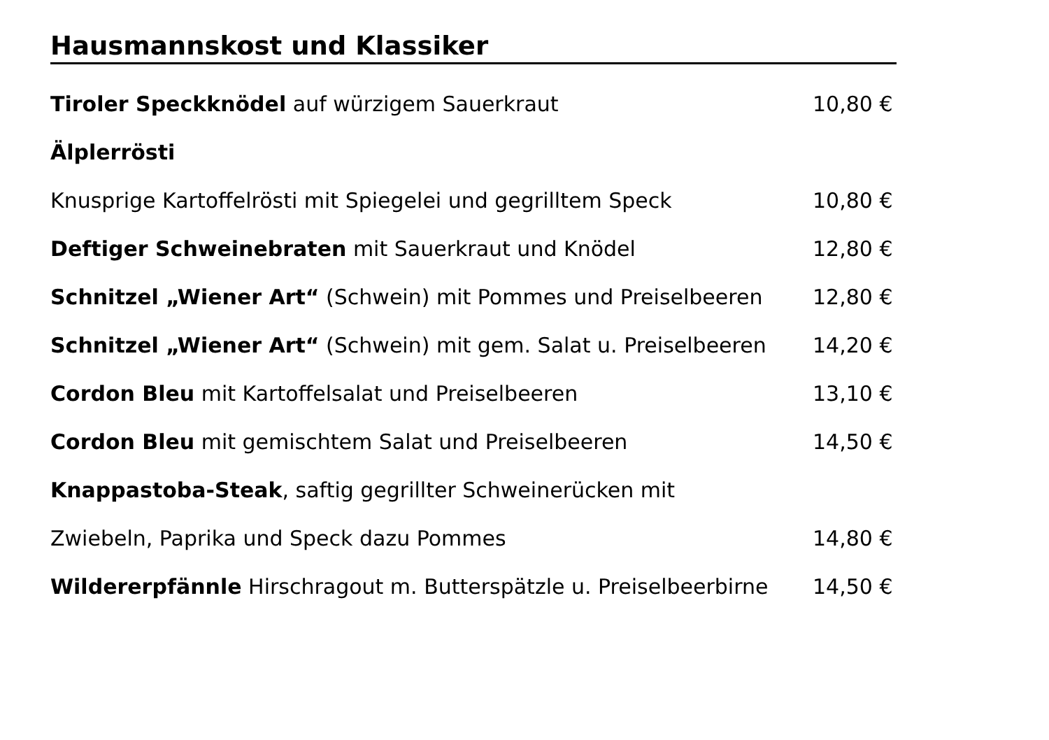Hausmannskost und Klassiker
Tiroler Speckknödel auf würzigem Sauerkraut 10,80 €
Älplerrösti
Knusprige Kartoffelrösti mit Spiegelei und gegrilltem Speck 10,80 €
Deftiger Schweinebraten mit Sauerkraut und Knödel 12,80 €
Schnitzel „Wiener Art“ (Schwein) mit Pommes und Preiselbeeren 12,80 €
Schnitzel „Wiener Art“ (Schwein) mit gem. Salat u. Preiselbeeren 14,20 €
Cordon Bleu mit Kartoffelsalat und Preiselbeeren 13,10 €
Cordon Bleu mit gemischtem Salat und Preiselbeeren 14,50 €
Knappastoba-Steak, saftig gegrillter Schweinerücken mit
Zwiebeln, Paprika und Speck dazu Pommes 14,80 €
Wildererpfännle Hirschragout m. Butterspätzle u. Preiselbeerbirne 14,50 €